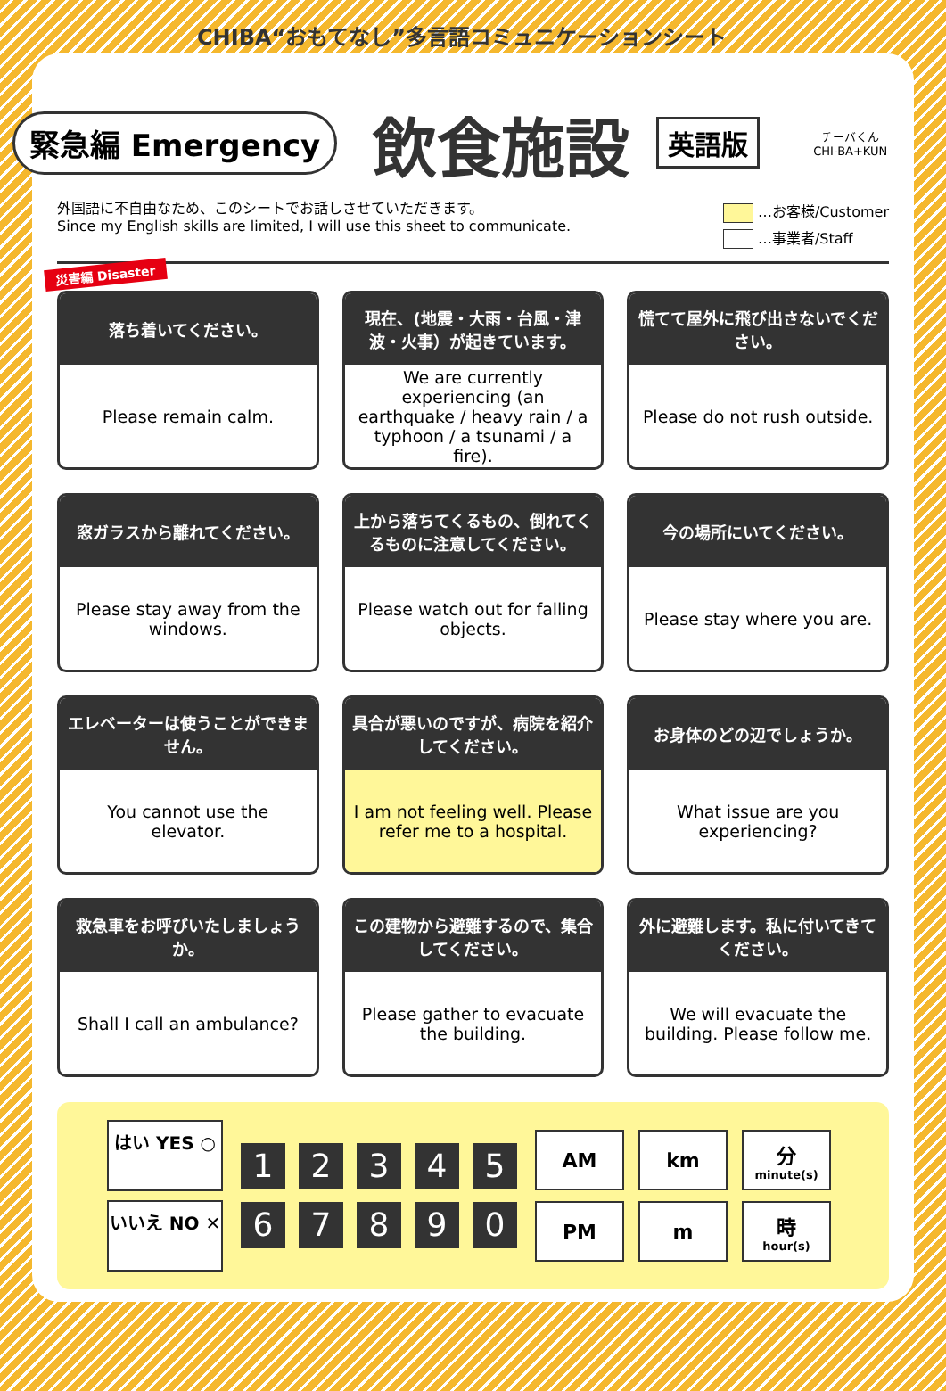CHIBA“おもてなし”多言語コミュニケーションシート
緊急編 Emergency
飲食施設
英語版
チーバくん
CHI-BA+KUN
外国語に不自由なため、このシートでお話しさせていただきます。
Since my English skills are limited, I will use this sheet to communicate.
…お客様/Customer
…事業者/Staff
災害編 Disaster
落ち着いてください。
Please remain calm.
現在、(地震・大雨・台風・津波・火事）が起きています。
We are currently experiencing (an earthquake / heavy rain / a typhoon / a tsunami / a fire).
慌てて屋外に飛び出さないでください。
Please do not rush outside.
窓ガラスから離れてください。
Please stay away from the windows.
上から落ちてくるもの、倒れてくるものに注意してください。
Please watch out for falling objects.
今の場所にいてください。
Please stay where you are.
エレベーターは使うことができません。
You cannot use the elevator.
具合が悪いのですが、病院を紹介してください。
I am not feeling well. Please refer me to a hospital.
お身体のどの辺でしょうか。
What issue are you experiencing?
救急車をお呼びいたしましょうか。
Shall I call an ambulance?
この建物から避難するので、集合してください。
Please gather to evacuate the building.
外に避難します。私に付いてきてください。
We will evacuate the building. Please follow me.
はい YES ○
いいえ NO ✕
1 2 3 4 5 6 7 8 9 0
AM
km
分
minute(s)
PM
m
時
hour(s)